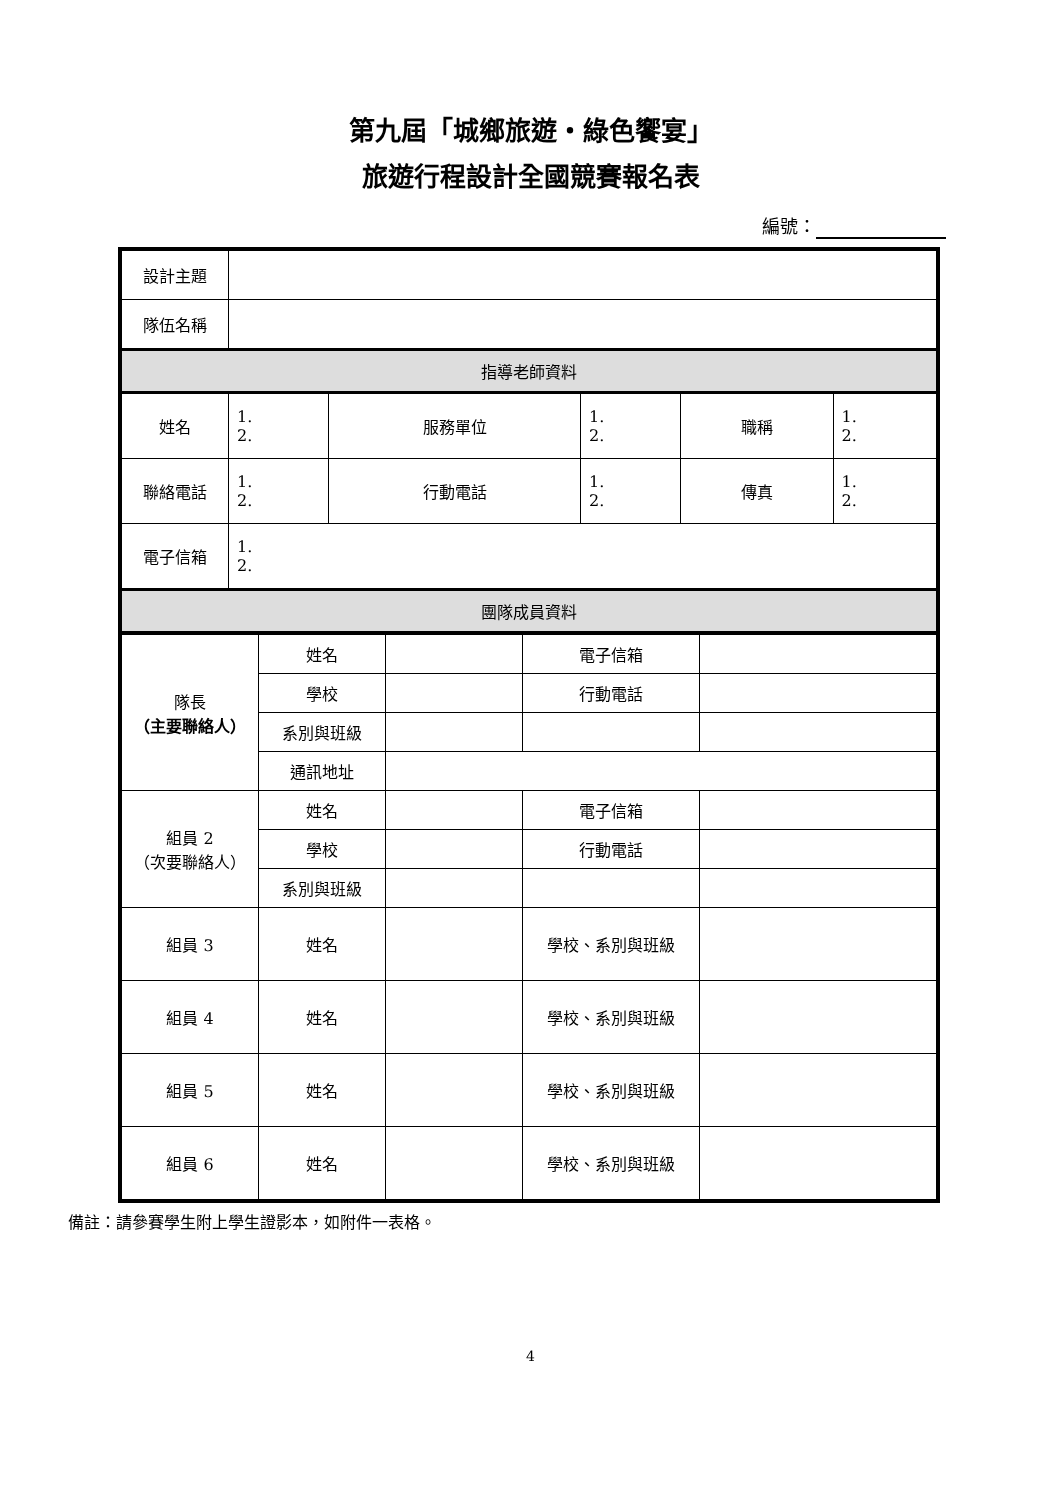第九屆「城鄉旅遊‧綠色饗宴」
旅遊行程設計全國競賽報名表
編號：
| 設計主題 | | | | | |
| 隊伍名稱 | | | | | |
| 指導老師資料 | | | | | |
| 姓名 | 1. 2. | 服務單位 | 1. 2. | 職稱 | 1. 2. |
| 聯絡電話 | 1. 2. | 行動電話 | 1. 2. | 傳真 | 1. 2. |
| 電子信箱 | 1. 2. | | | | |
| 團隊成員資料 | | | | | |
| 隊長 （主要聯絡人） | 姓名 | | 電子信箱 | |
| | 學校 | | 行動電話 | |
| | 系別與班級 | | | |
| | 通訊地址 | | | |
| 組員 2 （次要聯絡人） | 姓名 | | 電子信箱 | |
| | 學校 | | 行動電話 | |
| | 系別與班級 | | | |
| 組員 3 | 姓名 | | 學校、系別與班級 | |
| 組員 4 | 姓名 | | 學校、系別與班級 | |
| 組員 5 | 姓名 | | 學校、系別與班級 | |
| 組員 6 | 姓名 | | 學校、系別與班級 | |
備註：請參賽學生附上學生證影本，如附件一表格。
4